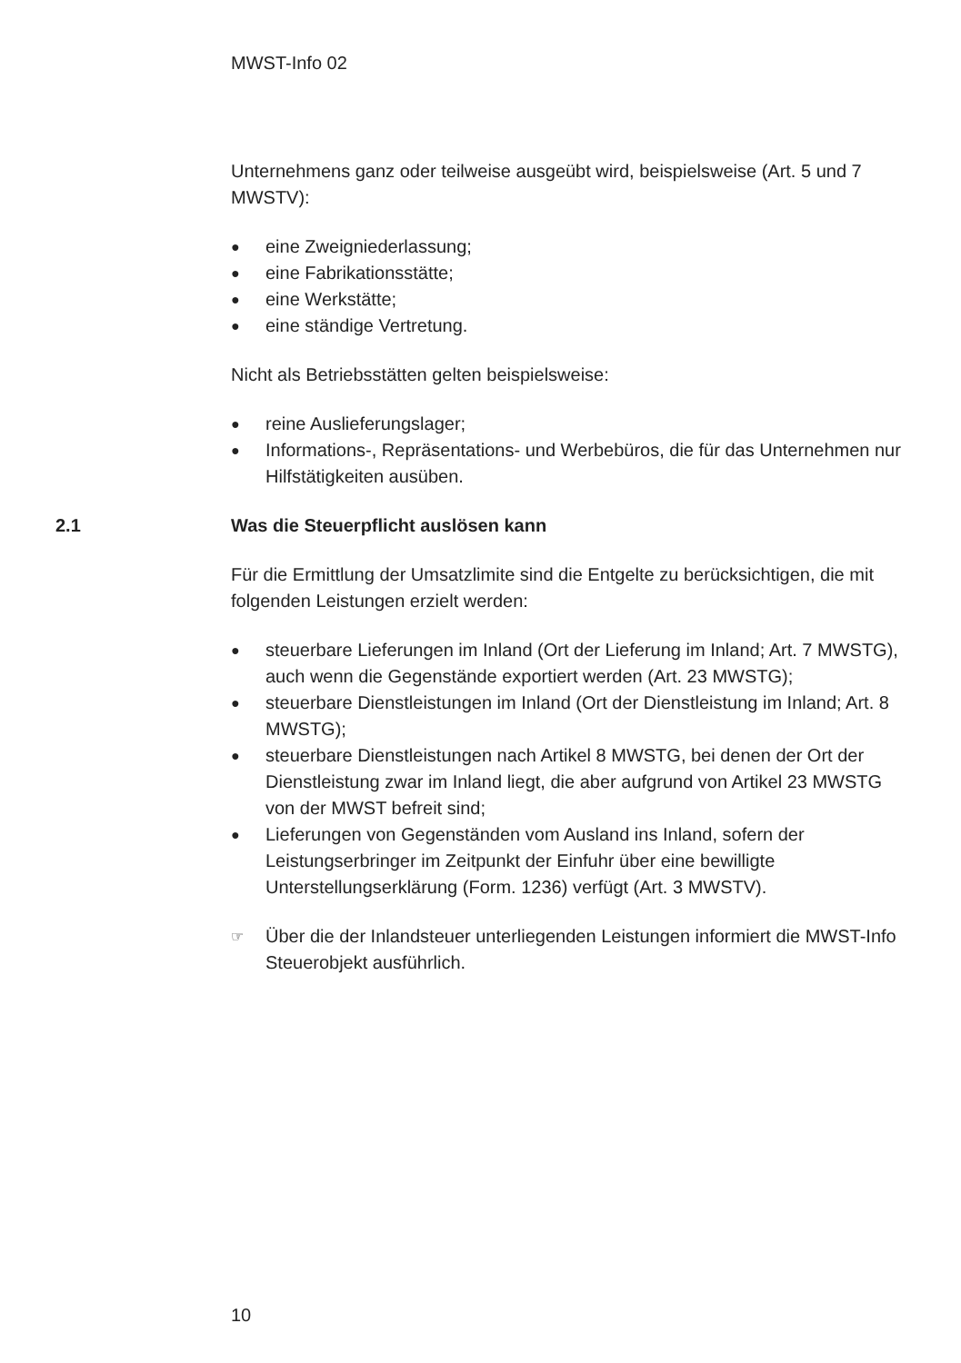MWST-Info 02
Unternehmens ganz oder teilweise ausgeübt wird, beispielsweise (Art. 5 und 7 MWSTV):
● eine Zweigniederlassung;
● eine Fabrikationsstätte;
● eine Werkstätte;
● eine ständige Vertretung.
Nicht als Betriebsstätten gelten beispielsweise:
● reine Auslieferungslager;
● Informations-, Repräsentations- und Werbebüros, die für das Unternehmen nur Hilfstätigkeiten ausüben.
2.1 Was die Steuerpflicht auslösen kann
Für die Ermittlung der Umsatzlimite sind die Entgelte zu berücksichtigen, die mit folgenden Leistungen erzielt werden:
● steuerbare Lieferungen im Inland (Ort der Lieferung im Inland; Art. 7 MWSTG), auch wenn die Gegenstände exportiert werden (Art. 23 MWSTG);
● steuerbare Dienstleistungen im Inland (Ort der Dienstleistung im Inland; Art. 8 MWSTG);
● steuerbare Dienstleistungen nach Artikel 8 MWSTG, bei denen der Ort der Dienstleistung zwar im Inland liegt, die aber aufgrund von Artikel 23 MWSTG von der MWST befreit sind;
● Lieferungen von Gegenständen vom Ausland ins Inland, sofern der Leistungserbringer im Zeitpunkt der Einfuhr über eine bewilligte Unterstellungserklärung (Form. 1236) verfügt (Art. 3 MWSTV).
☞ Über die der Inlandsteuer unterliegenden Leistungen informiert die MWST-Info Steuerobjekt ausführlich.
10